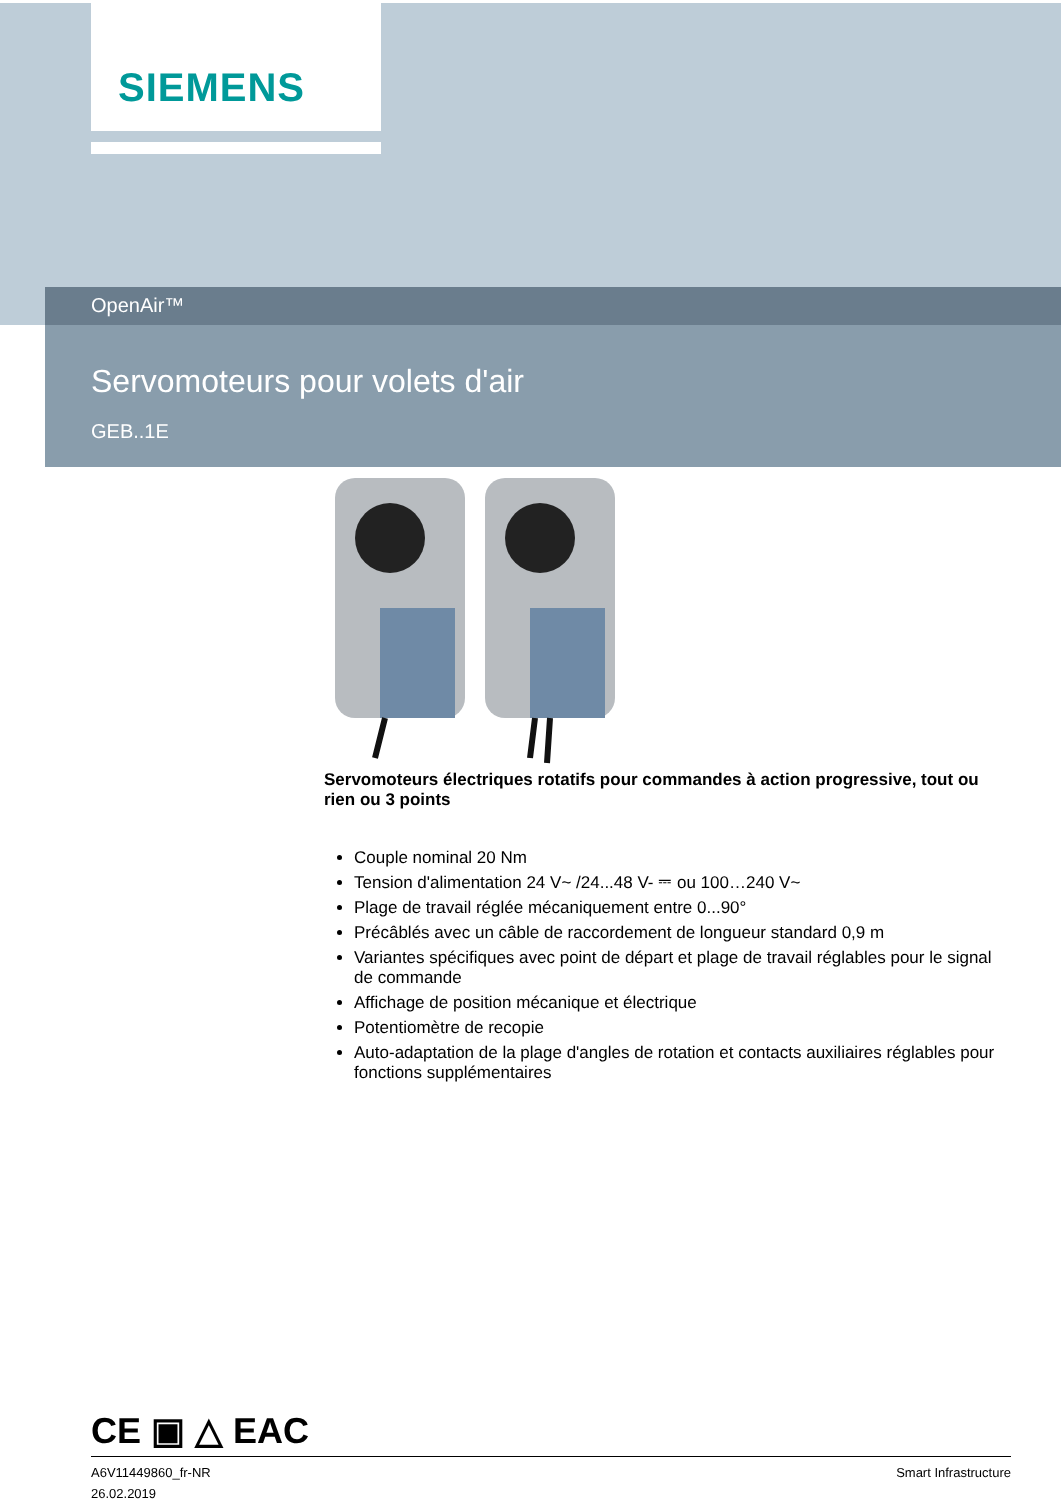SIEMENS
OpenAir™
Servomoteurs pour volets d'air
GEB..1E
Servomoteurs électriques rotatifs pour commandes à action progressive, tout ou rien ou 3 points
Couple nominal 20 Nm
Tension d'alimentation 24 V~ /24...48 V- ⎓ ou 100…240 V~
Plage de travail réglée mécaniquement entre 0...90°
Précâblés avec un câble de raccordement de longueur standard 0,9 m
Variantes spécifiques avec point de départ et plage de travail réglables pour le signal de commande
Affichage de position mécanique et électrique
Potentiomètre de recopie
Auto-adaptation de la plage d'angles de rotation et contacts auxiliaires réglables pour fonctions supplémentaires
CE ▣ △ EAC
A6V11449860_fr-NR
26.02.2019
Smart Infrastructure